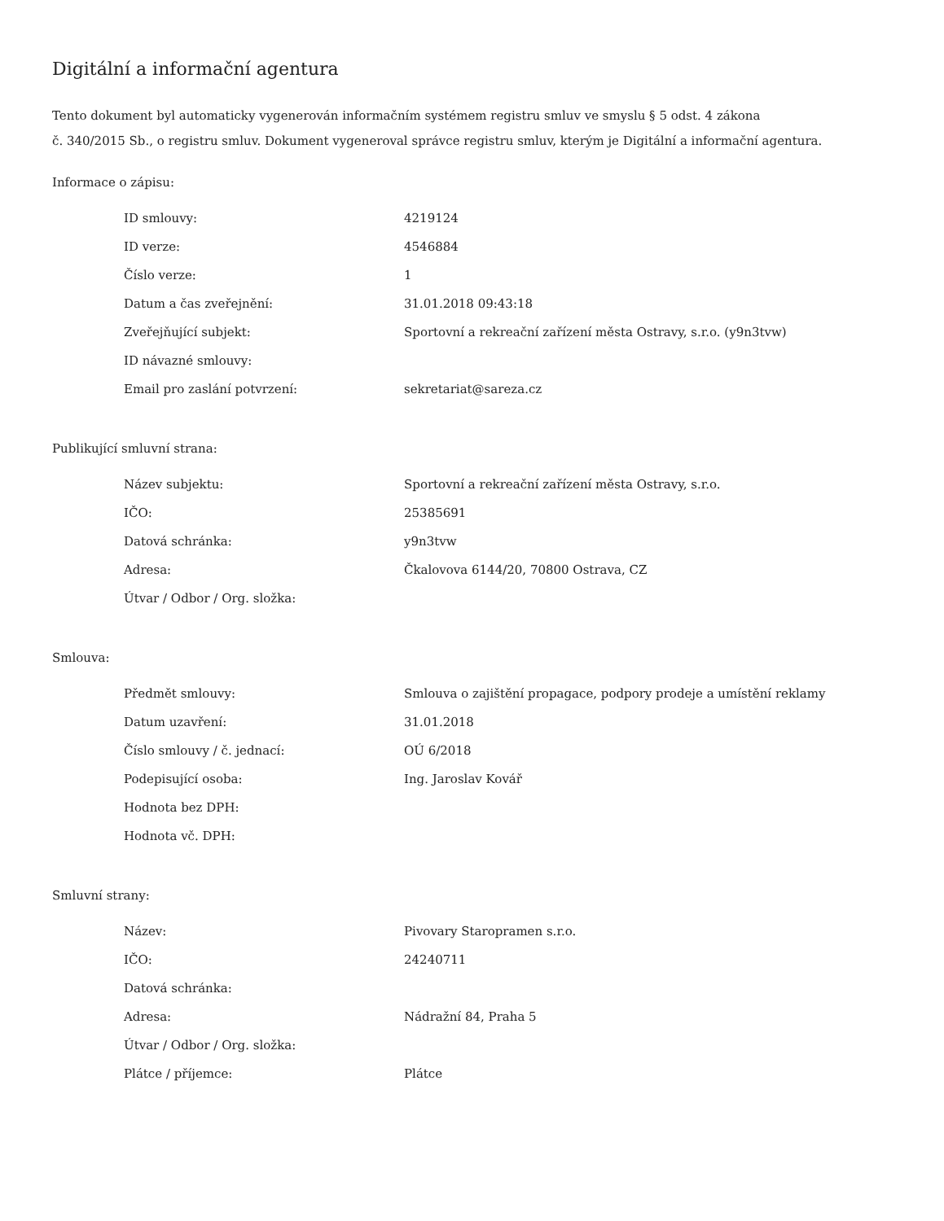Digitální a informační agentura
Tento dokument byl automaticky vygenerován informačním systémem registru smluv ve smyslu § 5 odst. 4 zákona
č. 340/2015 Sb., o registru smluv. Dokument vygeneroval správce registru smluv, kterým je Digitální a informační agentura.
Informace o zápisu:
| ID smlouvy: | 4219124 |
| ID verze: | 4546884 |
| Číslo verze: | 1 |
| Datum a čas zveřejnění: | 31.01.2018 09:43:18 |
| Zveřejňující subjekt: | Sportovní a rekreační zařízení města Ostravy, s.r.o. (y9n3tvw) |
| ID návazné smlouvy: | |
| Email pro zaslání potvrzení: | sekretariat@sareza.cz |
Publikující smluvní strana:
| Název subjektu: | Sportovní a rekreační zařízení města Ostravy, s.r.o. |
| IČO: | 25385691 |
| Datová schránka: | y9n3tvw |
| Adresa: | Čkalovova 6144/20, 70800 Ostrava, CZ |
| Útvar / Odbor / Org. složka: | |
Smlouva:
| Předmět smlouvy: | Smlouva o zajištění propagace, podpory prodeje a umístění reklamy |
| Datum uzavření: | 31.01.2018 |
| Číslo smlouvy / č. jednací: | OÚ 6/2018 |
| Podepisující osoba: | Ing. Jaroslav Kovář |
| Hodnota bez DPH: | |
| Hodnota vč. DPH: | |
Smluvní strany:
| Název: | Pivovary Staropramen s.r.o. |
| IČO: | 24240711 |
| Datová schránka: | |
| Adresa: | Nádražní 84, Praha 5 |
| Útvar / Odbor / Org. složka: | |
| Plátce / příjemce: | Plátce |